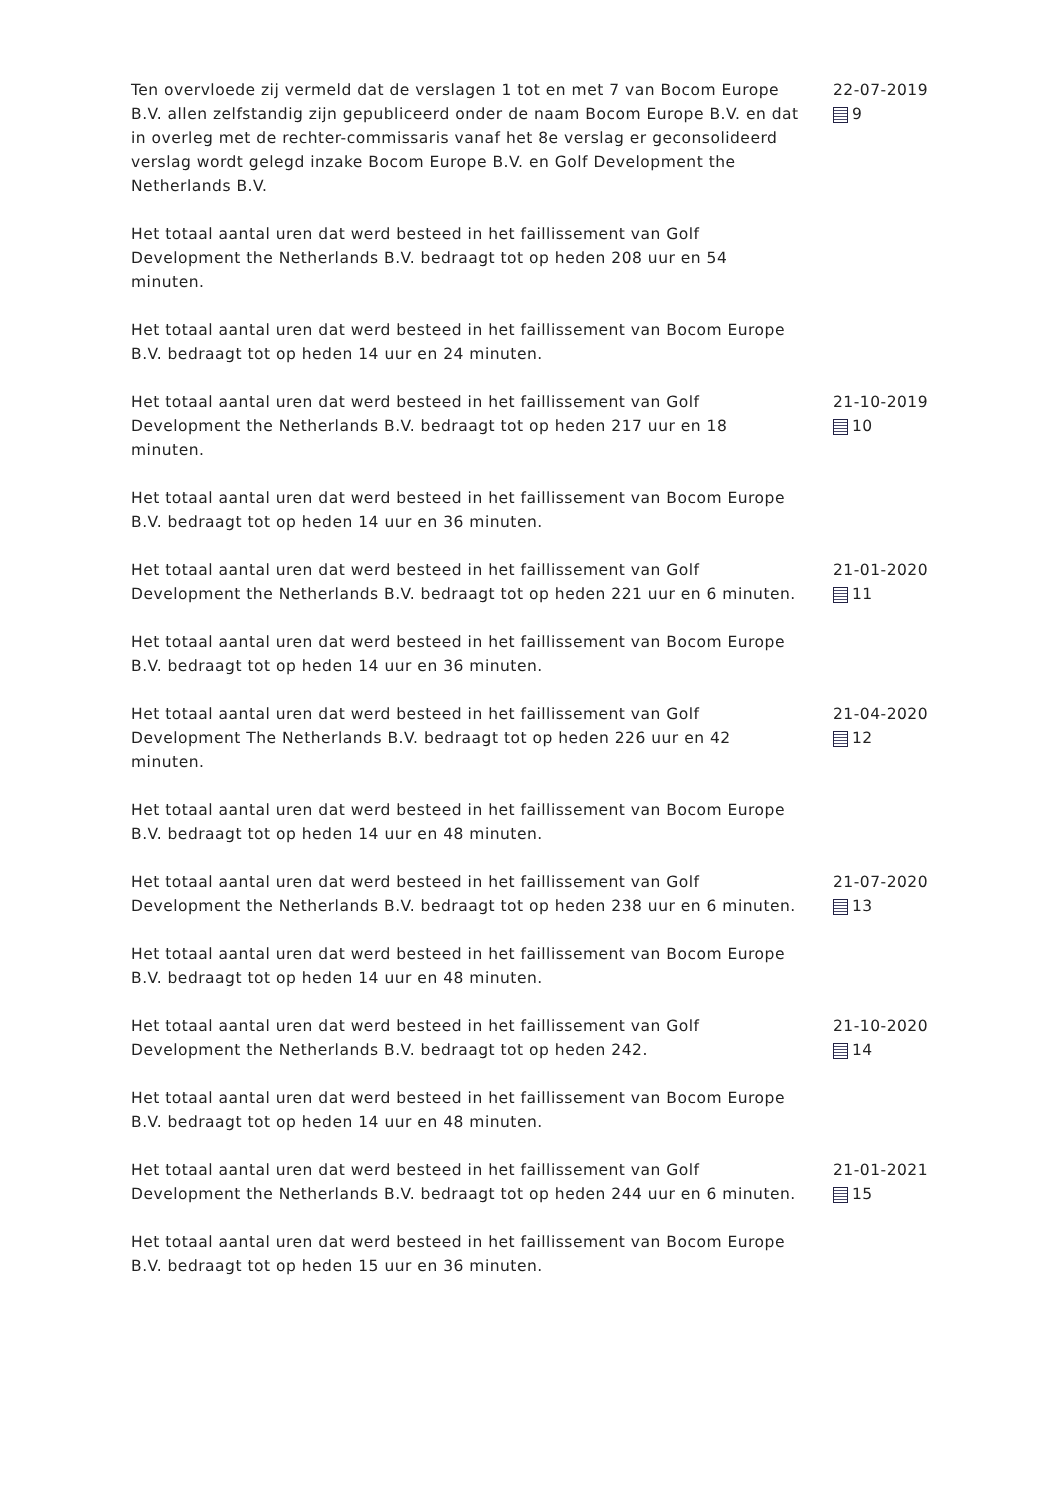Ten overvloede zij vermeld dat de verslagen 1 tot en met 7 van Bocom Europe B.V. allen zelfstandig zijn gepubliceerd onder de naam Bocom Europe B.V. en dat in overleg met de rechter-commissaris vanaf het 8e verslag er geconsolideerd verslag wordt gelegd inzake Bocom Europe B.V. en Golf Development the Netherlands B.V.
Het totaal aantal uren dat werd besteed in het faillissement van Golf Development the Netherlands B.V. bedraagt tot op heden 208 uur en 54 minuten.
Het totaal aantal uren dat werd besteed in het faillissement van Bocom Europe B.V. bedraagt tot op heden 14 uur en 24 minuten.
22-07-2019
9
Het totaal aantal uren dat werd besteed in het faillissement van Golf Development the Netherlands B.V. bedraagt tot op heden 217 uur en 18 minuten.
Het totaal aantal uren dat werd besteed in het faillissement van Bocom Europe B.V. bedraagt tot op heden 14 uur en 36 minuten.
21-10-2019
10
Het totaal aantal uren dat werd besteed in het faillissement van Golf Development the Netherlands B.V. bedraagt tot op heden 221 uur en 6 minuten.
Het totaal aantal uren dat werd besteed in het faillissement van Bocom Europe B.V. bedraagt tot op heden 14 uur en 36 minuten.
21-01-2020
11
Het totaal aantal uren dat werd besteed in het faillissement van Golf Development The Netherlands B.V. bedraagt tot op heden 226 uur en 42 minuten.
Het totaal aantal uren dat werd besteed in het faillissement van Bocom Europe B.V. bedraagt tot op heden 14 uur en 48 minuten.
21-04-2020
12
Het totaal aantal uren dat werd besteed in het faillissement van Golf Development the Netherlands B.V. bedraagt tot op heden 238 uur en 6 minuten.
Het totaal aantal uren dat werd besteed in het faillissement van Bocom Europe B.V. bedraagt tot op heden 14 uur en 48 minuten.
21-07-2020
13
Het totaal aantal uren dat werd besteed in het faillissement van Golf Development the Netherlands B.V. bedraagt tot op heden 242.
Het totaal aantal uren dat werd besteed in het faillissement van Bocom Europe B.V. bedraagt tot op heden 14 uur en 48 minuten.
21-10-2020
14
Het totaal aantal uren dat werd besteed in het faillissement van Golf Development the Netherlands B.V. bedraagt tot op heden 244 uur en 6 minuten.
Het totaal aantal uren dat werd besteed in het faillissement van Bocom Europe B.V. bedraagt tot op heden 15 uur en 36 minuten.
21-01-2021
15